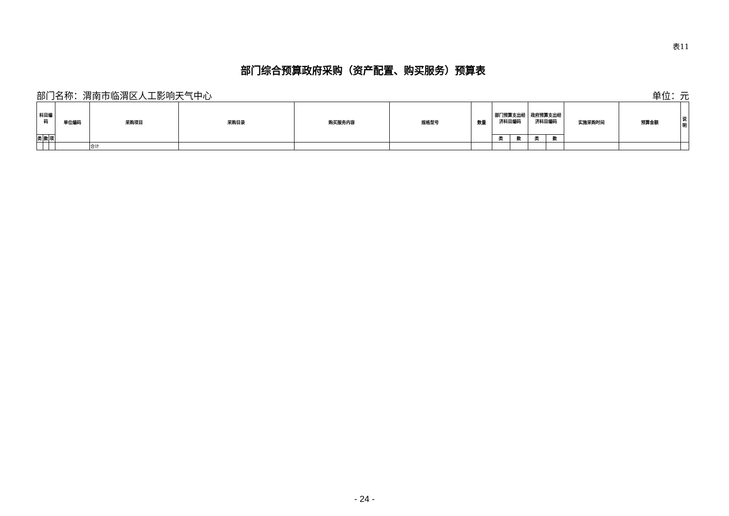表11
部门综合预算政府采购（资产配置、购买服务）预算表
部门名称：渭南市临渭区人工影响天气中心 单位：元
| 科目编码 | | | 单位编码 | 采购项目 | 采购目录 | 购买服务内容 | 规格型号 | 数量 | 部门预算支出经济科目编码 | | 政府预算支出经济科目编码 | | 实施采购时间 | 预算金额 | 说明 |
| --- | --- | --- | --- | --- | --- | --- | --- | --- | --- | --- | --- | --- | --- | --- | --- |
| 类 | 款 | 项 | | | | | | | 类 | 款 | 类 | 款 | | | |
| | | | | 合计 | | | | | | | | | | | |
- 24 -